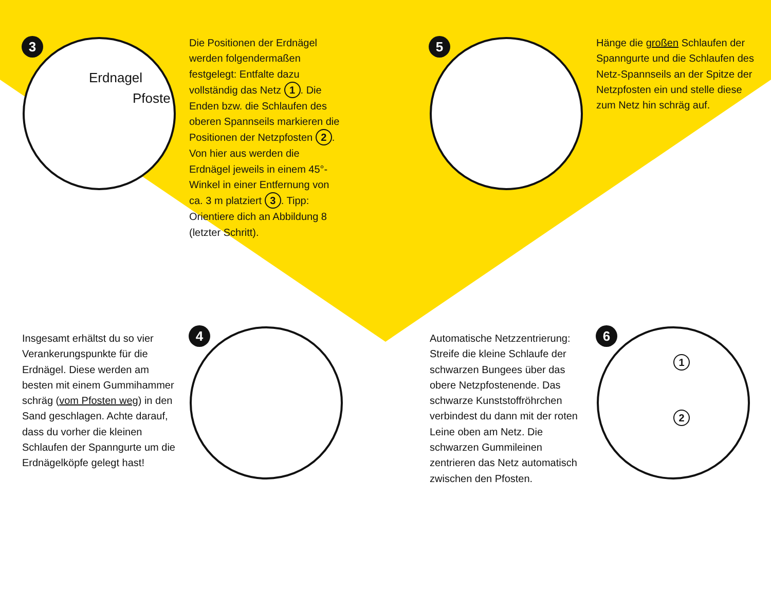3
Erdnagel
Pfoste
Die Positionen der Erdnägel werden folgendermaßen festgelegt: Entfalte dazu vollständig das Netz 1. Die Enden bzw. die Schlaufen des oberen Spannseils markieren die Positionen der Netzpfosten 2. Von hier aus werden die Erdnägel jeweils in einem 45°-Winkel in einer Entfernung von ca. 3 m platziert 3. Tipp: Orientiere dich an Abbildung 8 (letzter Schritt).
5
Hänge die großen Schlaufen der Spanngurte und die Schlaufen des Netz-Spannseils an der Spitze der Netzpfosten ein und stelle diese zum Netz hin schräg auf.
Insgesamt erhältst du so vier Verankerungspunkte für die Erdnägel. Diese werden am besten mit einem Gummihammer schräg (vom Pfosten weg) in den Sand geschlagen. Achte darauf, dass du vorher die kleinen Schlaufen der Spanngurte um die Erdnägelköpfe gelegt hast!
4
Automatische Netzzentrierung: Streife die kleine Schlaufe der schwarzen Bungees über das obere Netzpfostenende. Das schwarze Kunststoffröhrchen verbindest du dann mit der roten Leine oben am Netz. Die schwarzen Gummileinen zentrieren das Netz automatisch zwischen den Pfosten.
6
1
2